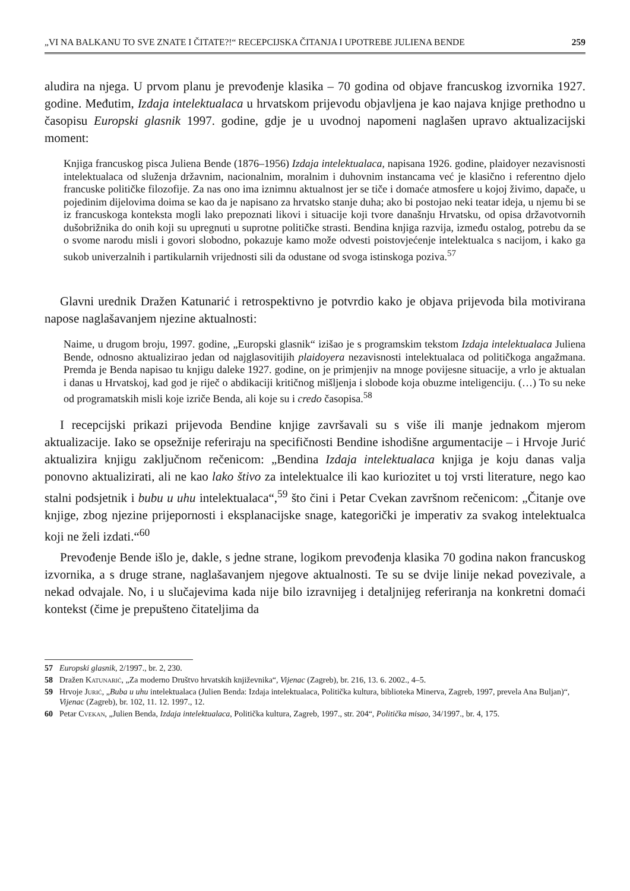„VI NA BALKANU TO SVE ZNATE I ČITATE?!“ RECEPCIJSKA ČITANJA I UPOTREBE JULIENA BENDE 259
aludira na njega. U prvom planu je prevođenje klasika – 70 godina od objave francuskog izvornika 1927. godine. Međutim, Izdaja intelektualaca u hrvatskom prijevodu objavljena je kao najava knjige prethodno u časopisu Europski glasnik 1997. godine, gdje je u uvodnoj napomeni naglašen upravo aktualizacijski moment:
Knjiga francuskog pisca Juliena Bende (1876–1956) Izdaja intelektualaca, napisana 1926. godine, plaidoyer nezavisnosti intelektualaca od služenja državnim, nacionalnim, moralnim i duhovnim instancama već je klasično i referentno djelo francuske političke filozofije. Za nas ono ima iznimnu aktualnost jer se tiče i domaće atmosfere u kojoj živimo, dapače, u pojedinim dijelovima doima se kao da je napisano za hrvatsko stanje duha; ako bi postojao neki teatar ideja, u njemu bi se iz francuskoga konteksta mogli lako prepoznati likovi i situacije koji tvore današnju Hrvatsku, od opisa državotvornih dušobrižnika do onih koji su upregnuti u suprotne političke strasti. Bendina knjiga razvija, između ostalog, potrebu da se o svome narodu misli i govori slobodno, pokazuje kamo može odvesti poistovjećenje intelektualca s nacijom, i kako ga sukob univerzalnih i partikularnih vrijednosti sili da odustane od svoga istinskoga poziva.<sup>57</sup>
Glavni urednik Dražen Katunarić i retrospektivno je potvrdio kako je objava prijevoda bila motivirana napose naglašavanjem njezine aktualnosti:
Naime, u drugom broju, 1997. godine, „Europski glasnik“ izišao je s programskim tekstom Izdaja intelektualaca Juliena Bende, odnosno aktualizirao jedan od najglasovitijih plaidoyera nezavisnosti intelektualaca od političkoga angažmana. Premda je Benda napisao tu knjigu daleke 1927. godine, on je primjenjiv na mnoge povijesne situacije, a vrlo je aktualan i danas u Hrvatskoj, kad god je riječ o abdikaciji kritičnog mišljenja i slobode koja obuzme inteligenciju. (…) To su neke od programatskih misli koje izriče Benda, ali koje su i credo časopisa.<sup>58</sup>
I recepcijski prikazi prijevoda Bendine knjige završavali su s više ili manje jednakom mjerom aktualizacije. Iako se opsežnije referiraju na specifičnosti Bendine ishodišne argumentacije – i Hrvoje Jurić aktualizira knjigu zaključnom rečenicom: „Bendina Izdaja intelektualaca knjiga je koju danas valja ponovno aktualizirati, ali ne kao lako štivo za intelektualce ili kao kuriozitet u toj vrsti literature, nego kao stalni podsjetnik i bubu u uhu intelektualaca“,<sup>59</sup> što čini i Petar Cvekan završnom rečenicom: „Čitanje ove knjige, zbog njezine prijepornosti i eksplanacijske snage, kategorički je imperativ za svakog intelektualca koji ne želi izdati.“<sup>60</sup>
Prevođenje Bende išlo je, dakle, s jedne strane, logikom prevođenja klasika 70 godina nakon francuskog izvornika, a s druge strane, naglašavanjem njegove aktualnosti. Te su se dvije linije nekad povezivale, a nekad odvajale. No, i u slučajevima kada nije bilo izravnijeg i detaljnijeg referiranja na konkretni domaći kontekst (čime je prepušteno čitateljima da
57 Europski glasnik, 2/1997., br. 2, 230.
58 Dražen Katunarić, „Za moderno Društvo hrvatskih književnika“, Vijenac (Zagreb), br. 216, 13. 6. 2002., 4–5.
59 Hrvoje Jurić, „Buba u uhu intelektualaca (Julien Benda: Izdaja intelektualaca, Politička kultura, biblioteka Minerva, Zagreb, 1997, prevela Ana Buljan)“, Vijenac (Zagreb), br. 102, 11. 12. 1997., 12.
60 Petar Cvekan, „Julien Benda, Izdaja intelektualaca, Politička kultura, Zagreb, 1997., str. 204“, Politička misao, 34/1997., br. 4, 175.